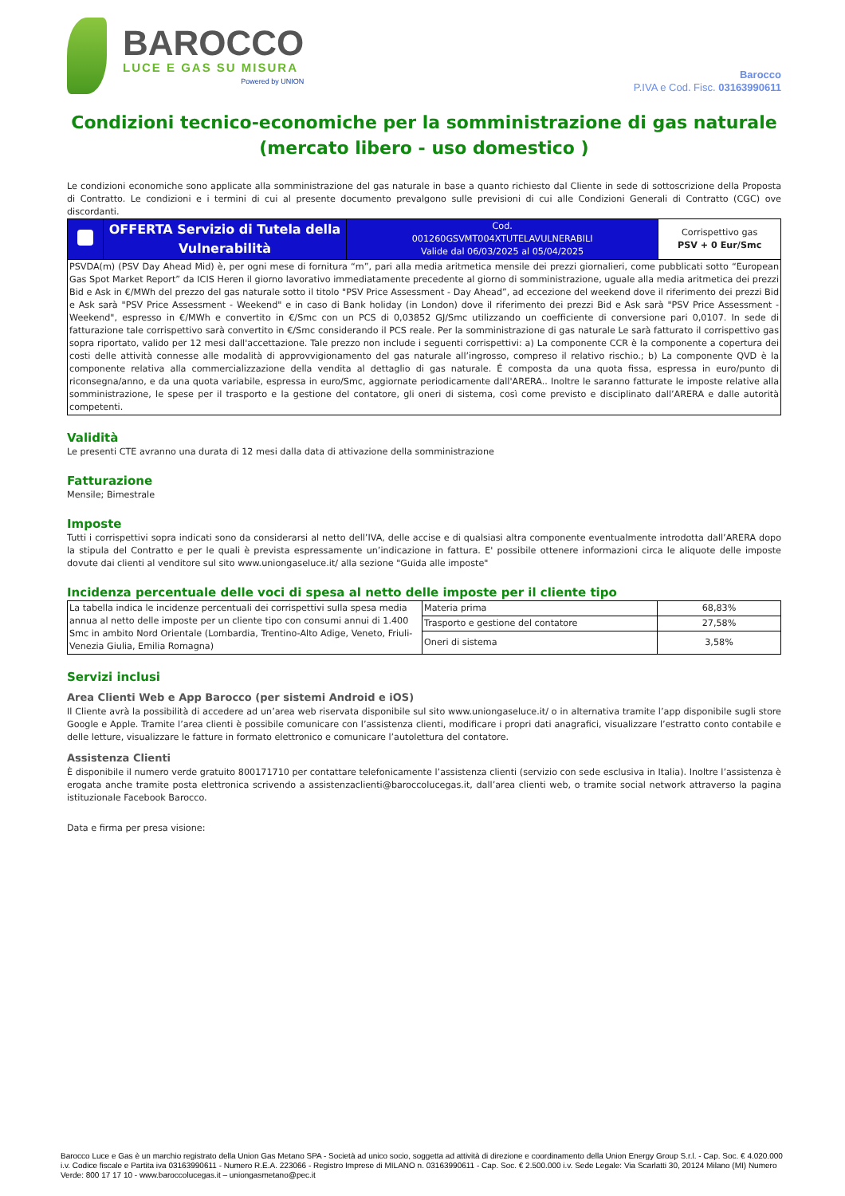BAROCCO
LUCE E GAS SU MISURA
Powered by UNION
Barocco
P.IVA e Cod. Fisc. 03163990611
Condizioni tecnico-economiche per la somministrazione di gas naturale (mercato libero - uso domestico )
Le condizioni economiche sono applicate alla somministrazione del gas naturale in base a quanto richiesto dal Cliente in sede di sottoscrizione della Proposta di Contratto. Le condizioni e i termini di cui al presente documento prevalgono sulle previsioni di cui alle Condizioni Generali di Contratto (CGC) ove discordanti.
| | OFFERTA Servizio di Tutela della Vulnerabilità | Cod. 001260GSVMT004XTUTELAVULNERABILI Valide dal 06/03/2025 al 05/04/2025 | Corrispettivo gas PSV + 0 Eur/Smc |
| PSVDA(m) (PSV Day Ahead Mid) è, per ogni mese di fornitura “m”, pari alla media aritmetica mensile dei prezzi giornalieri, come pubblicati sotto “European Gas Spot Market Report” da ICIS Heren il giorno lavorativo immediatamente precedente al giorno di somministrazione, uguale alla media aritmetica dei prezzi Bid e Ask in €/MWh del prezzo del gas naturale sotto il titolo "PSV Price Assessment - Day Ahead”, ad eccezione del weekend dove il riferimento dei prezzi Bid e Ask sarà "PSV Price Assessment - Weekend" e in caso di Bank holiday (in London) dove il riferimento dei prezzi Bid e Ask sarà "PSV Price Assessment - Weekend", espresso in €/MWh e convertito in €/Smc con un PCS di 0,03852 GJ/Smc utilizzando un coefficiente di conversione pari 0,0107. In sede di fatturazione tale corrispettivo sarà convertito in €/Smc considerando il PCS reale. Per la somministrazione di gas naturale Le sarà fatturato il corrispettivo gas sopra riportato, valido per 12 mesi dall'accettazione. Tale prezzo non include i seguenti corrispettivi: a) La componente CCR è la componente a copertura dei costi delle attività connesse alle modalità di approvvigionamento del gas naturale all’ingrosso, compreso il relativo rischio.; b) La componente QVD è la componente relativa alla commercializzazione della vendita al dettaglio di gas naturale. É composta da una quota fissa, espressa in euro/punto di riconsegna/anno, e da una quota variabile, espressa in euro/Smc, aggiornate periodicamente dall'ARERA.. Inoltre le saranno fatturate le imposte relative alla somministrazione, le spese per il trasporto e la gestione del contatore, gli oneri di sistema, così come previsto e disciplinato dall’ARERA e dalle autorità competenti. | | | |
Validità
Le presenti CTE avranno una durata di 12 mesi dalla data di attivazione della somministrazione
Fatturazione
Mensile; Bimestrale
Imposte
Tutti i corrispettivi sopra indicati sono da considerarsi al netto dell’IVA, delle accise e di qualsiasi altra componente eventualmente introdotta dall’ARERA dopo la stipula del Contratto e per le quali è prevista espressamente un’indicazione in fattura. E' possibile ottenere informazioni circa le aliquote delle imposte dovute dai clienti al venditore sul sito www.uniongaseluce.it/ alla sezione "Guida alle imposte"
Incidenza percentuale delle voci di spesa al netto delle imposte per il cliente tipo
| La tabella indica le incidenze percentuali dei corrispettivi sulla spesa media annua al netto delle imposte per un cliente tipo con consumi annui di 1.400 Smc in ambito Nord Orientale (Lombardia, Trentino-Alto Adige, Veneto, Friuli-Venezia Giulia, Emilia Romagna) | Materia prima | 68,83% |
| | Trasporto e gestione del contatore | 27,58% |
| | Oneri di sistema | 3,58% |
Servizi inclusi
Area Clienti Web e App Barocco (per sistemi Android e iOS)
Il Cliente avrà la possibilità di accedere ad un’area web riservata disponibile sul sito www.uniongaseluce.it/ o in alternativa tramite l’app disponibile sugli store Google e Apple. Tramite l’area clienti è possibile comunicare con l’assistenza clienti, modificare i propri dati anagrafici, visualizzare l’estratto conto contabile e delle letture, visualizzare le fatture in formato elettronico e comunicare l’autolettura del contatore.
Assistenza Clienti
È disponibile il numero verde gratuito 800171710 per contattare telefonicamente l’assistenza clienti (servizio con sede esclusiva in Italia). Inoltre l’assistenza è erogata anche tramite posta elettronica scrivendo a assistenzaclienti@baroccolucegas.it, dall’area clienti web, o tramite social network attraverso la pagina istituzionale Facebook Barocco.
Data e firma per presa visione:
Barocco Luce e Gas è un marchio registrato della Union Gas Metano SPA - Società ad unico socio, soggetta ad attività di direzione e coordinamento della Union Energy Group S.r.l. - Cap. Soc. € 4.020.000 i.v. Codice fiscale e Partita iva 03163990611 - Numero R.E.A. 223066 - Registro Imprese di MILANO n. 03163990611 - Cap. Soc. € 2.500.000 i.v. Sede Legale: Via Scarlatti 30, 20124 Milano (MI) Numero Verde: 800 17 17 10 - www.baroccolucegas.it – uniongasmetano@pec.it